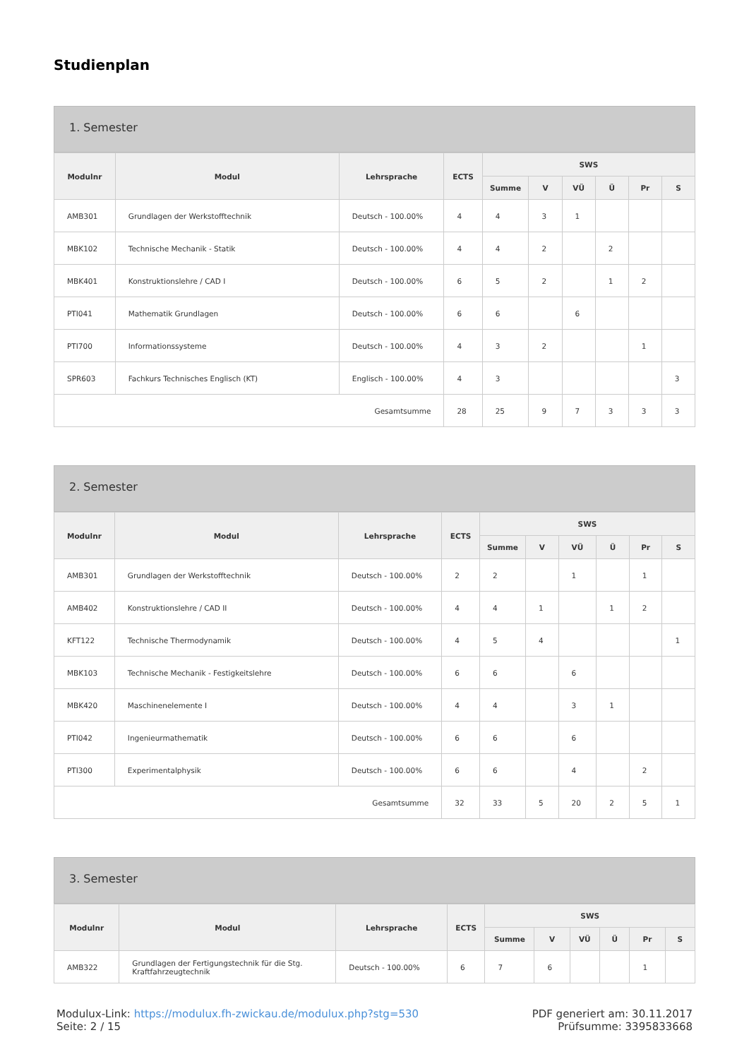Studienplan
1. Semester
| Modulnr | Modul | Lehrsprache | ECTS | SWS | | | | | |
| --- | --- | --- | --- | --- | --- | --- | --- | --- | --- |
| | | | | Summe | V | VÜ | Ü | Pr | S |
| AMB301 | Grundlagen der Werkstofftechnik | Deutsch - 100.00% | 4 | 4 | 3 | 1 | | | |
| MBK102 | Technische Mechanik - Statik | Deutsch - 100.00% | 4 | 4 | 2 | | 2 | | |
| MBK401 | Konstruktionslehre / CAD I | Deutsch - 100.00% | 6 | 5 | 2 | | 1 | 2 | |
| PTI041 | Mathematik Grundlagen | Deutsch - 100.00% | 6 | 6 | | 6 | | | |
| PTI700 | Informationssysteme | Deutsch - 100.00% | 4 | 3 | 2 | | | 1 | |
| SPR603 | Fachkurs Technisches Englisch (KT) | Englisch - 100.00% | 4 | 3 | | | | | 3 |
| Gesamtsumme | | | 28 | 25 | 9 | 7 | 3 | 3 | 3 |
2. Semester
| Modulnr | Modul | Lehrsprache | ECTS | SWS | | | | | |
| --- | --- | --- | --- | --- | --- | --- | --- | --- | --- |
| | | | | Summe | V | VÜ | Ü | Pr | S |
| AMB301 | Grundlagen der Werkstofftechnik | Deutsch - 100.00% | 2 | 2 | | 1 | | 1 | |
| AMB402 | Konstruktionslehre / CAD II | Deutsch - 100.00% | 4 | 4 | 1 | | 1 | 2 | |
| KFT122 | Technische Thermodynamik | Deutsch - 100.00% | 4 | 5 | 4 | | | | 1 |
| MBK103 | Technische Mechanik - Festigkeitslehre | Deutsch - 100.00% | 6 | 6 | | 6 | | | |
| MBK420 | Maschinenelemente I | Deutsch - 100.00% | 4 | 4 | | 3 | 1 | | |
| PTI042 | Ingenieurmathematik | Deutsch - 100.00% | 6 | 6 | | 6 | | | |
| PTI300 | Experimentalphysik | Deutsch - 100.00% | 6 | 6 | | 4 | | 2 | |
| Gesamtsumme | | | 32 | 33 | 5 | 20 | 2 | 5 | 1 |
3. Semester
| Modulnr | Modul | Lehrsprache | ECTS | SWS | | | | | |
| --- | --- | --- | --- | --- | --- | --- | --- | --- | --- |
| | | | | Summe | V | VÜ | Ü | Pr | S |
| AMB322 | Grundlagen der Fertigungstechnik für die Stg. Kraftfahrzeugtechnik | Deutsch - 100.00% | 6 | 7 | 6 | | | 1 | |
Modulux-Link: https://modulux.fh-zwickau.de/modulux.php?stg=530
Seite: 2 / 15
PDF generiert am: 30.11.2017
Prüfsumme: 3395833668